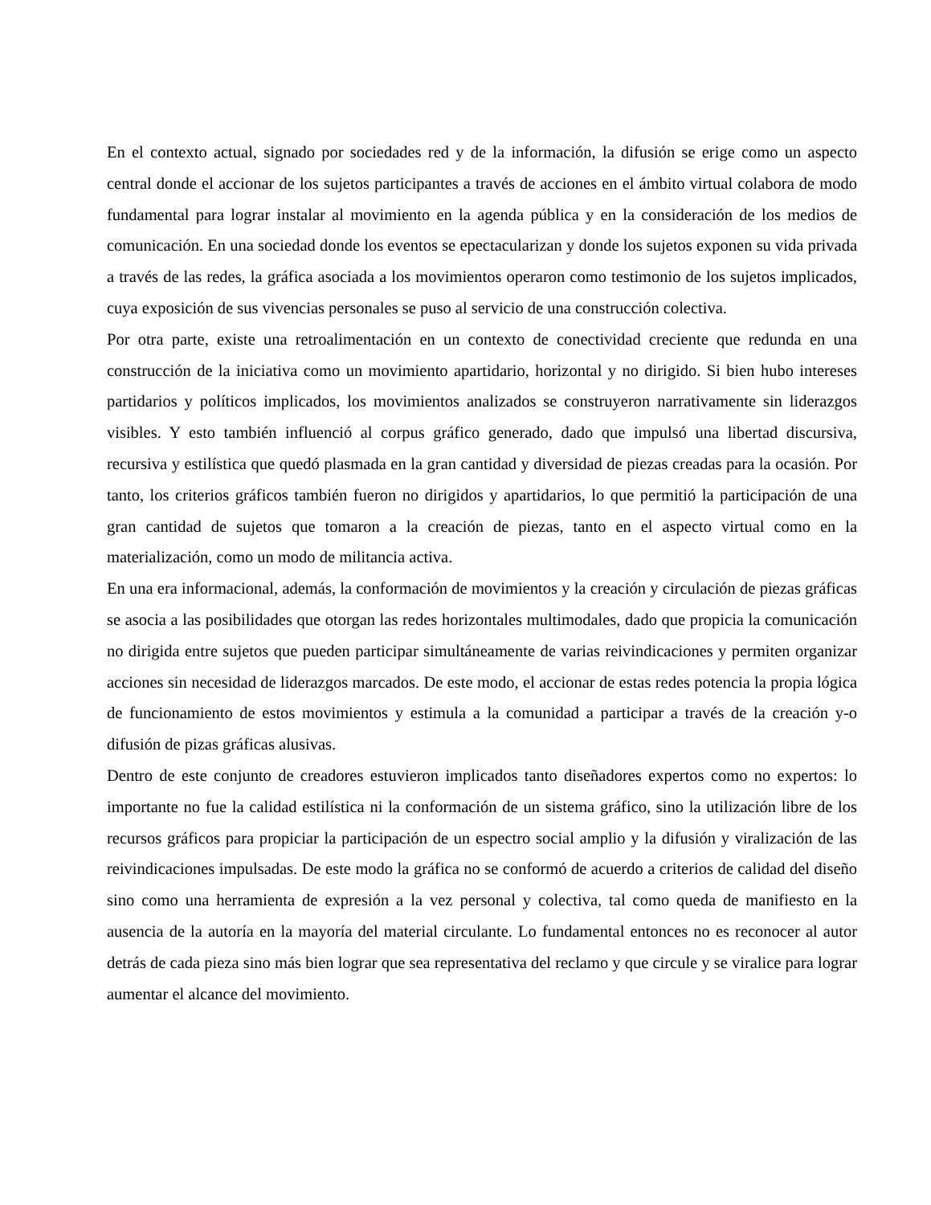En el contexto actual, signado por sociedades red y de la información, la difusión se erige como un aspecto central donde el accionar de los sujetos participantes a través de acciones en el ámbito virtual colabora de modo fundamental para lograr instalar al movimiento en la agenda pública y en la consideración de los medios de comunicación. En una sociedad donde los eventos se epectacularizan y donde los sujetos exponen su vida privada a través de las redes, la gráfica asociada a los movimientos operaron como testimonio de los sujetos implicados, cuya exposición de sus vivencias personales se puso al servicio de una construcción colectiva.
Por otra parte, existe una retroalimentación en un contexto de conectividad creciente que redunda en una construcción de la iniciativa como un movimiento apartidario, horizontal y no dirigido. Si bien hubo intereses partidarios y políticos implicados, los movimientos analizados se construyeron narrativamente sin liderazgos visibles. Y esto también influenció al corpus gráfico generado, dado que impulsó una libertad discursiva, recursiva y estilística que quedó plasmada en la gran cantidad y diversidad de piezas creadas para la ocasión. Por tanto, los criterios gráficos también fueron no dirigidos y apartidarios, lo que permitió la participación de una gran cantidad de sujetos que tomaron a la creación de piezas, tanto en el aspecto virtual como en la materialización, como un modo de militancia activa.
En una era informacional, además, la conformación de movimientos y la creación y circulación de piezas gráficas se asocia a las posibilidades que otorgan las redes horizontales multimodales, dado que propicia la comunicación no dirigida entre sujetos que pueden participar simultáneamente de varias reivindicaciones y permiten organizar acciones sin necesidad de liderazgos marcados. De este modo, el accionar de estas redes potencia la propia lógica de funcionamiento de estos movimientos y estimula a la comunidad a participar a través de la creación y-o difusión de pizas gráficas alusivas.
Dentro de este conjunto de creadores estuvieron implicados tanto diseñadores expertos como no expertos: lo importante no fue la calidad estilística ni la conformación de un sistema gráfico, sino la utilización libre de los recursos gráficos para propiciar la participación de un espectro social amplio y la difusión y viralización de las reivindicaciones impulsadas. De este modo la gráfica no se conformó de acuerdo a criterios de calidad del diseño sino como una herramienta de expresión a la vez personal y colectiva, tal como queda de manifiesto en la ausencia de la autoría en la mayoría del material circulante. Lo fundamental entonces no es reconocer al autor detrás de cada pieza sino más bien lograr que sea representativa del reclamo y que circule y se viralice para lograr aumentar el alcance del movimiento.